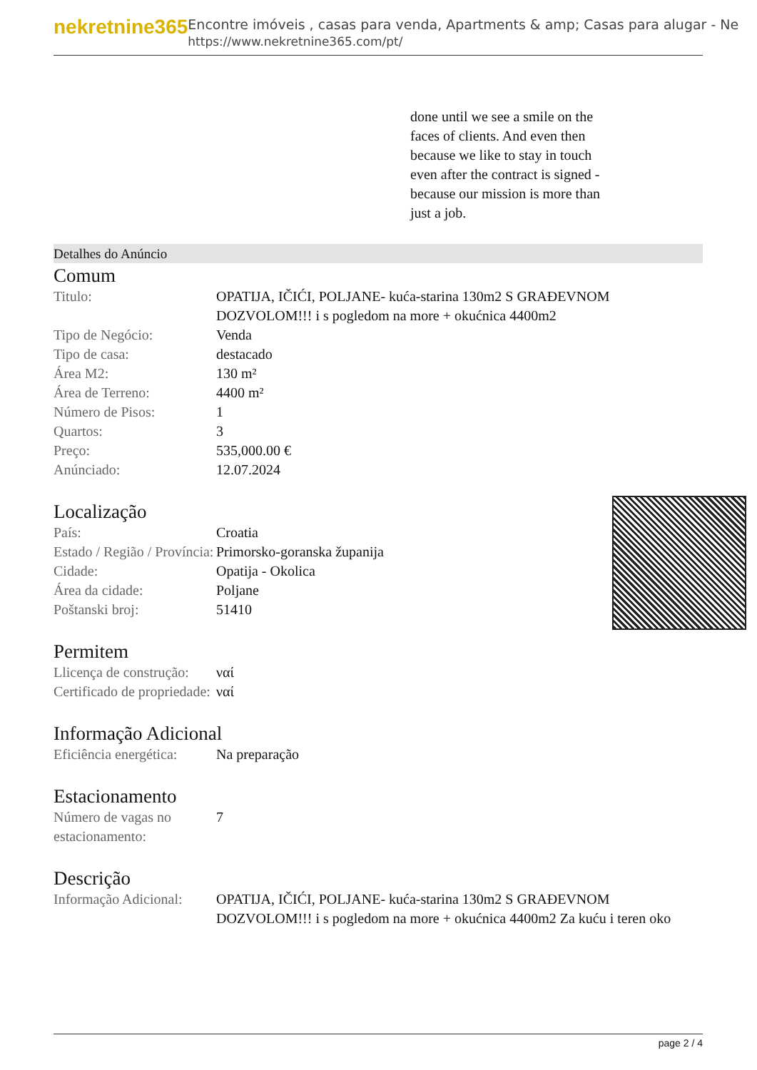nekretnine365
Encontre imóveis , casas para venda, Apartments & amp; Casas para alugar - Ne
https://www.nekretnine365.com/pt/
done until we see a smile on the faces of clients. And even then because we like to stay in touch even after the contract is signed - because our mission is more than just a job.
Detalhes do Anúncio
Comum
| Titulo: | OPATIJA, IČIĆI, POLJANE- kuća-starina 130m2 S GRAĐEVNOM DOZVOLOM!!! i s pogledom na more + okućnica 4400m2 |
| Tipo de Negócio: | Venda |
| Tipo de casa: | destacado |
| Área M2: | 130 m² |
| Área de Terreno: | 4400 m² |
| Número de Pisos: | 1 |
| Quartos: | 3 |
| Preço: | 535,000.00 € |
| Anúnciado: | 12.07.2024 |
Localização
| País: | Croatia |
| Estado / Região / Província: | Primorsko-goranska županija |
| Cidade: | Opatija - Okolica |
| Área da cidade: | Poljane |
| Poštanski broj: | 51410 |
Permitem
| Llicença de construção: | ναί |
| Certificado de propriedade: | ναί |
Informação Adicional
| Eficiência energética: | Na preparação |
Estacionamento
| Número de vagas no estacionamento: | 7 |
Descrição
| Informação Adicional: | OPATIJA, IČIĆI, POLJANE- kuća-starina 130m2 S GRAĐEVNOM DOZVOLOM!!! i s pogledom na more + okućnica 4400m2 Za kuću i teren oko |
page 2 / 4